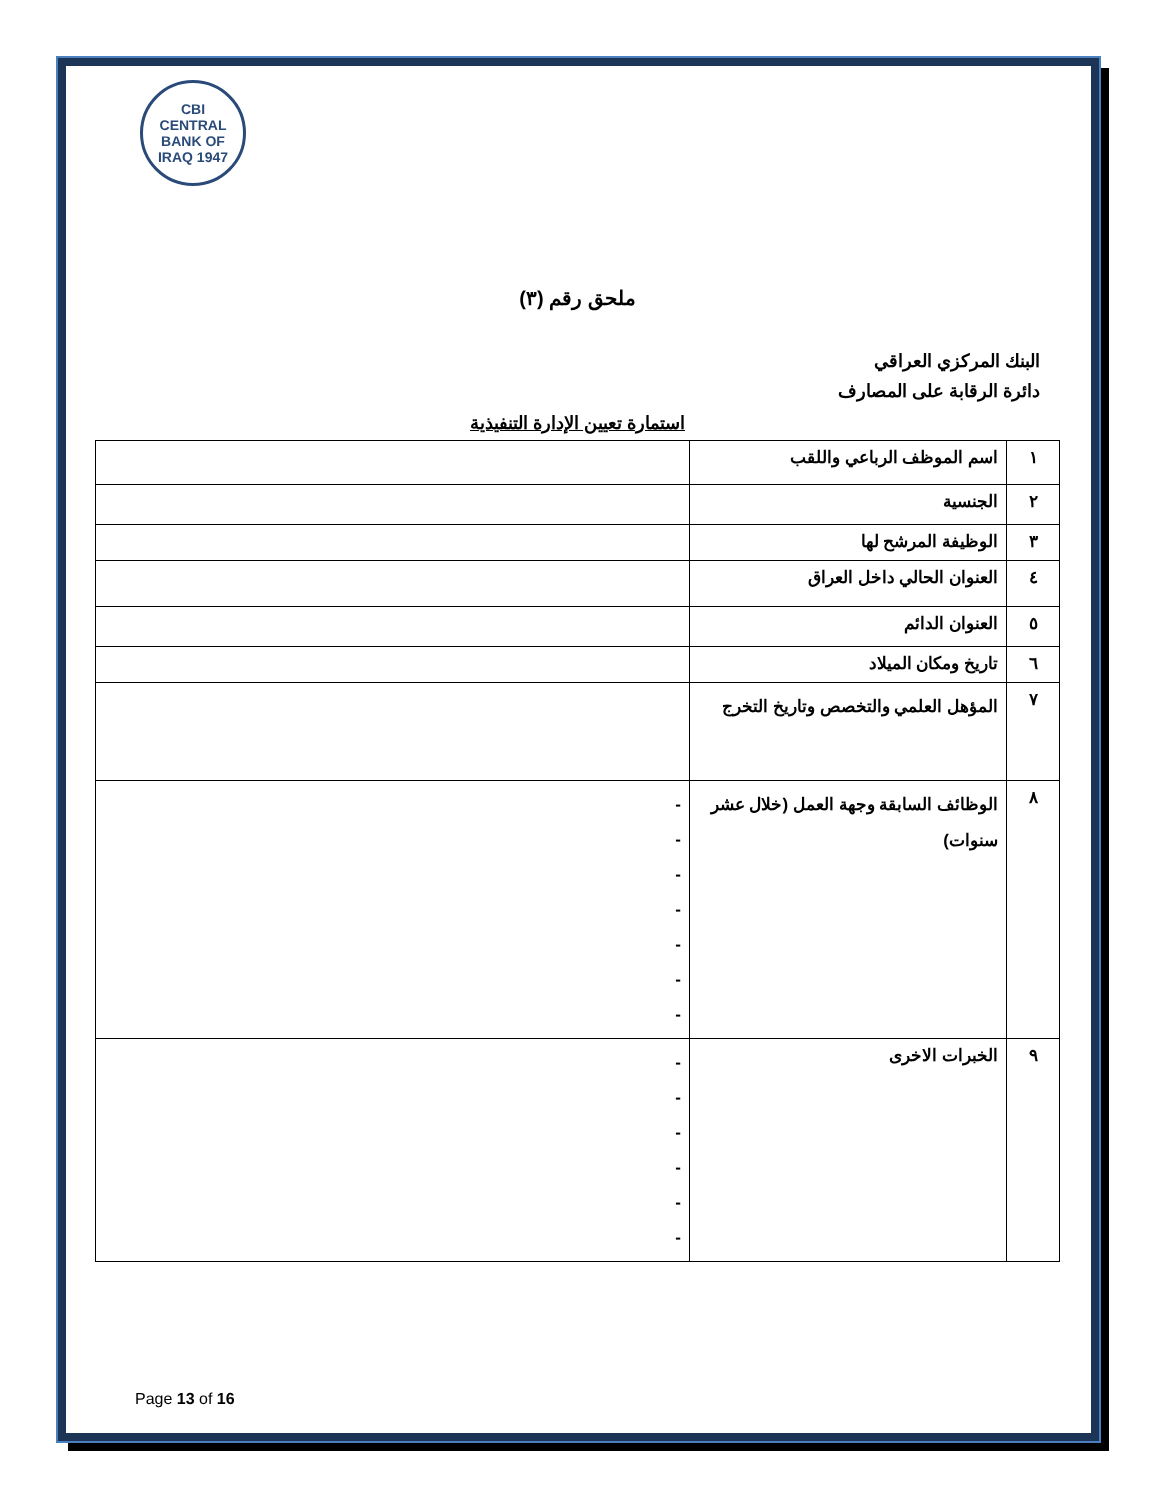CBI
CENTRAL BANK OF IRAQ 1947
ملحق رقم (٣)
البنك المركزي العراقي
دائرة الرقابة على المصارف
استمارة تعيين الإدارة التنفيذية
| ١ | اسم الموظف الرباعي واللقب | |
| ٢ | الجنسية | |
| ٣ | الوظيفة المرشح لها | |
| ٤ | العنوان الحالي داخل العراق | |
| ٥ | العنوان الدائم | |
| ٦ | تاريخ ومكان الميلاد | |
| ٧ | المؤهل العلمي والتخصص وتاريخ التخرج | |
| ٨ | الوظائف السابقة وجهة العمل (خلال عشر سنوات) | - - - - - - - |
| ٩ | الخبرات الاخرى | - - - - - - |
Page 13 of 16